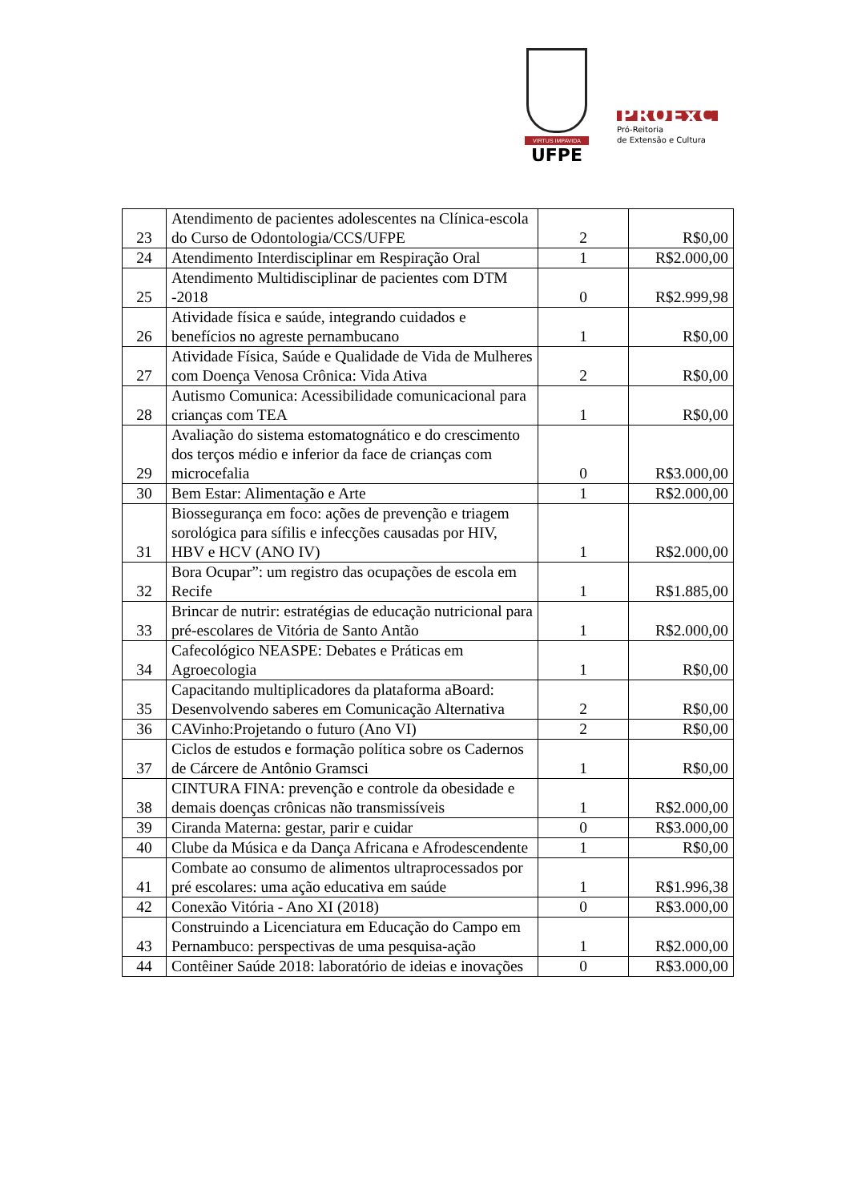VIRTUS IMPAVIDA
UFPE
PROExC
Pró-Reitoria
de Extensão e Cultura
| 23 | Atendimento de pacientes adolescentes na Clínica-escola do Curso de Odontologia/CCS/UFPE | 2 | R$0,00 |
| 24 | Atendimento Interdisciplinar em Respiração Oral | 1 | R$2.000,00 |
| 25 | Atendimento Multidisciplinar de pacientes com DTM -2018 | 0 | R$2.999,98 |
| 26 | Atividade física e saúde, integrando cuidados e benefícios no agreste pernambucano | 1 | R$0,00 |
| 27 | Atividade Física, Saúde e Qualidade de Vida de Mulheres com Doença Venosa Crônica: Vida Ativa | 2 | R$0,00 |
| 28 | Autismo Comunica: Acessibilidade comunicacional para crianças com TEA | 1 | R$0,00 |
| 29 | Avaliação do sistema estomatognático e do crescimento dos terços médio e inferior da face de crianças com microcefalia | 0 | R$3.000,00 |
| 30 | Bem Estar: Alimentação e Arte | 1 | R$2.000,00 |
| 31 | Biossegurança em foco: ações de prevenção e triagem sorológica para sífilis e infecções causadas por HIV, HBV e HCV (ANO IV) | 1 | R$2.000,00 |
| 32 | Bora Ocupar”: um registro das ocupações de escola em Recife | 1 | R$1.885,00 |
| 33 | Brincar de nutrir: estratégias de educação nutricional para pré-escolares de Vitória de Santo Antão | 1 | R$2.000,00 |
| 34 | Cafecológico NEASPE: Debates e Práticas em Agroecologia | 1 | R$0,00 |
| 35 | Capacitando multiplicadores da plataforma aBoard: Desenvolvendo saberes em Comunicação Alternativa | 2 | R$0,00 |
| 36 | CAVinho:Projetando o futuro (Ano VI) | 2 | R$0,00 |
| 37 | Ciclos de estudos e formação política sobre os Cadernos de Cárcere de Antônio Gramsci | 1 | R$0,00 |
| 38 | CINTURA FINA: prevenção e controle da obesidade e demais doenças crônicas não transmissíveis | 1 | R$2.000,00 |
| 39 | Ciranda Materna: gestar, parir e cuidar | 0 | R$3.000,00 |
| 40 | Clube da Música e da Dança Africana e Afrodescendente | 1 | R$0,00 |
| 41 | Combate ao consumo de alimentos ultraprocessados por pré escolares: uma ação educativa em saúde | 1 | R$1.996,38 |
| 42 | Conexão Vitória - Ano XI (2018) | 0 | R$3.000,00 |
| 43 | Construindo a Licenciatura em Educação do Campo em Pernambuco: perspectivas de uma pesquisa-ação | 1 | R$2.000,00 |
| 44 | Contêiner Saúde 2018: laboratório de ideias e inovações | 0 | R$3.000,00 |